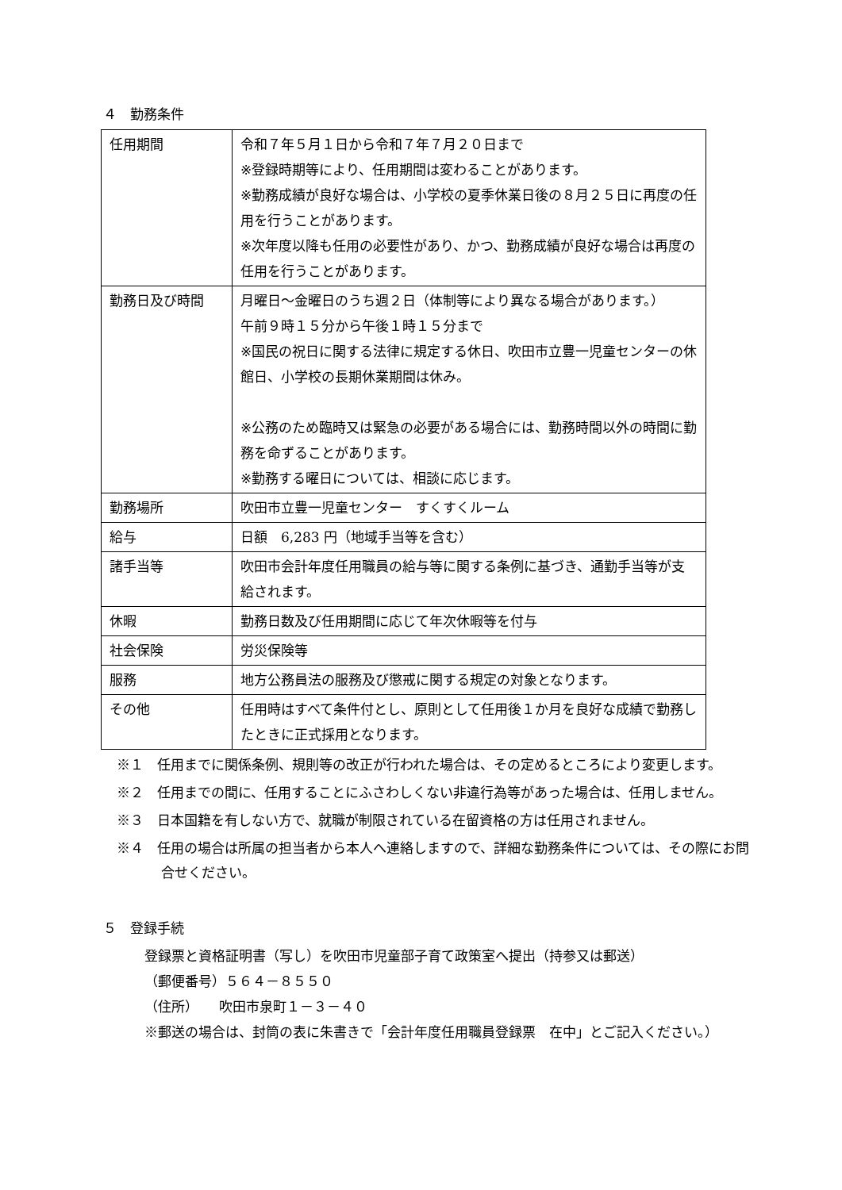４　勤務条件
| 任用期間 | 令和７年５月１日から令和７年７月２０日まで ※登録時期等により、任用期間は変わることがあります。 ※勤務成績が良好な場合は、小学校の夏季休業日後の８月２５日に再度の任用を行うことがあります。 ※次年度以降も任用の必要性があり、かつ、勤務成績が良好な場合は再度の任用を行うことがあります。 |
| 勤務日及び時間 | 月曜日～金曜日のうち週２日（体制等により異なる場合があります。） 午前９時１５分から午後１時１５分まで ※国民の祝日に関する法律に規定する休日、吹田市立豊一児童センターの休館日、小学校の長期休業期間は休み。 ※公務のため臨時又は緊急の必要がある場合には、勤務時間以外の時間に勤務を命ずることがあります。 ※勤務する曜日については、相談に応じます。 |
| 勤務場所 | 吹田市立豊一児童センター すくすくルーム |
| 給与 | 日額 6,283 円（地域手当等を含む） |
| 諸手当等 | 吹田市会計年度任用職員の給与等に関する条例に基づき、通勤手当等が支給されます。 |
| 休暇 | 勤務日数及び任用期間に応じて年次休暇等を付与 |
| 社会保険 | 労災保険等 |
| 服務 | 地方公務員法の服務及び懲戒に関する規定の対象となります。 |
| その他 | 任用時はすべて条件付とし、原則として任用後１か月を良好な成績で勤務したときに正式採用となります。 |
※１　任用までに関係条例、規則等の改正が行われた場合は、その定めるところにより変更します。
※２　任用までの間に、任用することにふさわしくない非違行為等があった場合は、任用しません。
※３　日本国籍を有しない方で、就職が制限されている在留資格の方は任用されません。
※４　任用の場合は所属の担当者から本人へ連絡しますので、詳細な勤務条件については、その際にお問合せください。
５　登録手続
登録票と資格証明書（写し）を吹田市児童部子育て政策室へ提出（持参又は郵送）
（郵便番号）５６４－８５５０
（住所）　　吹田市泉町１－３－４０
※郵送の場合は、封筒の表に朱書きで「会計年度任用職員登録票　在中」とご記入ください。）